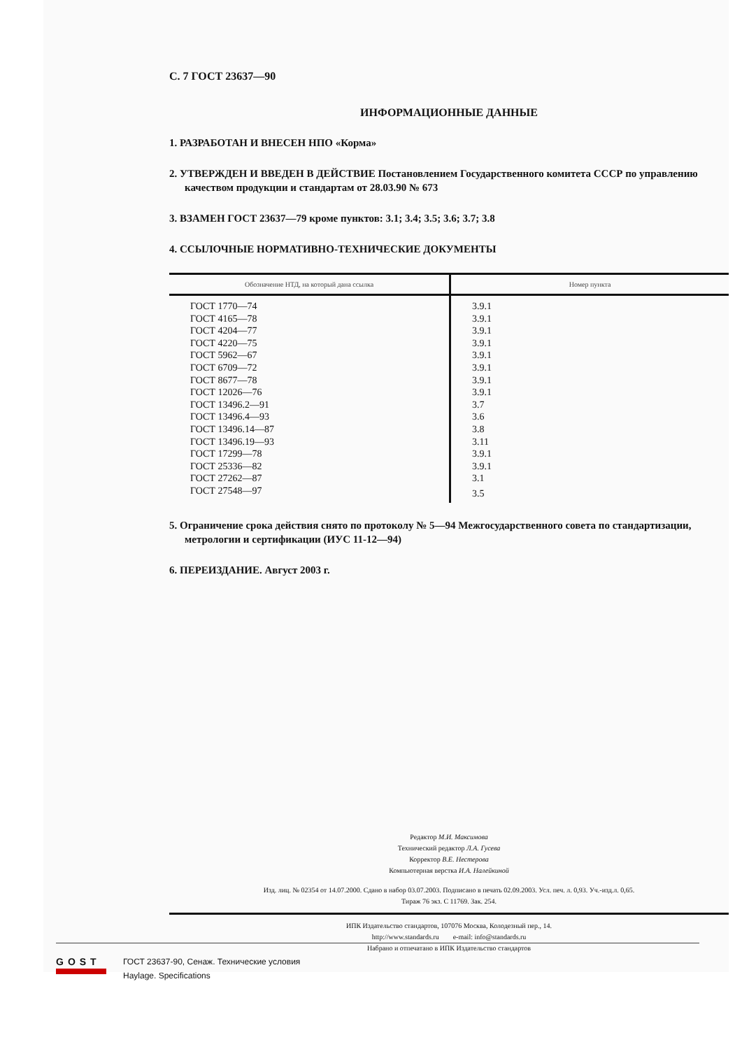С. 7 ГОСТ 23637—90
ИНФОРМАЦИОННЫЕ ДАННЫЕ
1. РАЗРАБОТАН И ВНЕСЕН НПО «Корма»
2. УТВЕРЖДЕН И ВВЕДЕН В ДЕЙСТВИЕ Постановлением Государственного комитета СССР по управлению качеством продукции и стандартам от 28.03.90 № 673
3. ВЗАМЕН ГОСТ 23637—79 кроме пунктов: 3.1; 3.4; 3.5; 3.6; 3.7; 3.8
4. ССЫЛОЧНЫЕ НОРМАТИВНО-ТЕХНИЧЕСКИЕ ДОКУМЕНТЫ
| Обозначение НТД, на который дана ссылка | Номер пункта |
| --- | --- |
| ГОСТ 1770—74 | 3.9.1 |
| ГОСТ 4165—78 | 3.9.1 |
| ГОСТ 4204—77 | 3.9.1 |
| ГОСТ 4220—75 | 3.9.1 |
| ГОСТ 5962—67 | 3.9.1 |
| ГОСТ 6709—72 | 3.9.1 |
| ГОСТ 8677—78 | 3.9.1 |
| ГОСТ 12026—76 | 3.9.1 |
| ГОСТ 13496.2—91 | 3.7 |
| ГОСТ 13496.4—93 | 3.6 |
| ГОСТ 13496.14—87 | 3.8 |
| ГОСТ 13496.19—93 | 3.11 |
| ГОСТ 17299—78 | 3.9.1 |
| ГОСТ 25336—82 | 3.9.1 |
| ГОСТ 27262—87 | 3.1 |
| ГОСТ 27548—97 | 3.5 |
5. Ограничение срока действия снято по протоколу № 5—94 Межгосударственного совета по стандартизации, метрологии и сертификации (ИУС 11-12—94)
6. ПЕРЕИЗДАНИЕ. Август 2003 г.
Редактор М.И. Максимова
Технический редактор Л.А. Гусева
Корректор В.Е. Нестерова
Компьютерная верстка И.А. Налейкиной
Изд. лиц. № 02354 от 14.07.2000. Сдано в набор 03.07.2003. Подписано в печать 02.09.2003. Усл. печ. л. 0,93. Уч.-изд.л. 0,65.
Тираж 76 экз. С 11769. Зак. 254.
ИПК Издательство стандартов, 107076 Москва, Колодезный пер., 14.
http://www.standards.ru e-mail: info@standards.ru
Набрано и отпечатано в ИПК Издательство стандартов
GOST
ГОСТ 23637-90, Сенаж. Технические условия
Haylage. Specifications